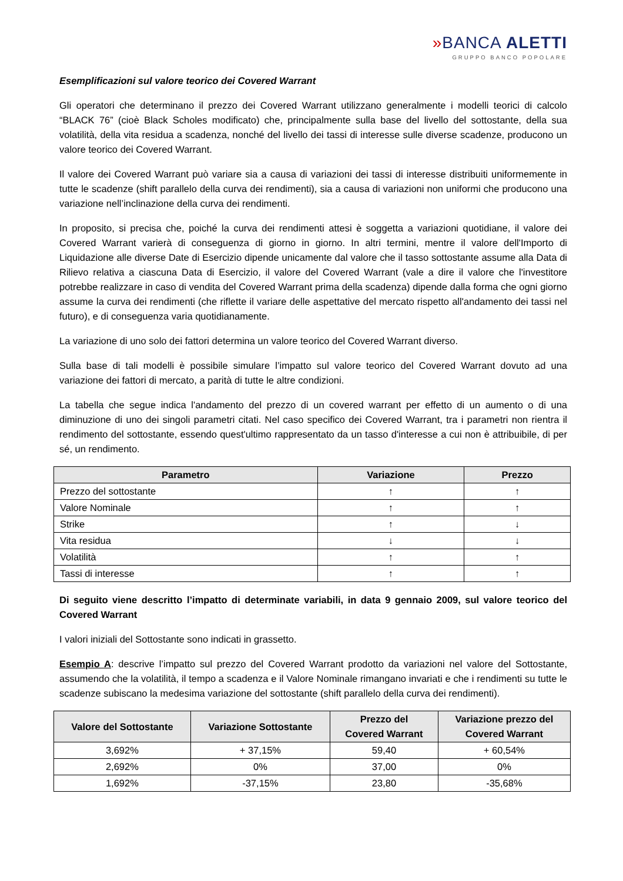»BANCA ALETTI
GRUPPO BANCO POPOLARE
Esemplificazioni sul valore teorico dei Covered Warrant
Gli operatori che determinano il prezzo dei Covered Warrant utilizzano generalmente i modelli teorici di calcolo “BLACK 76” (cioè Black Scholes modificato) che, principalmente sulla base del livello del sottostante, della sua volatilità, della vita residua a scadenza, nonché del livello dei tassi di interesse sulle diverse scadenze, producono un valore teorico dei Covered Warrant.
Il valore dei Covered Warrant può variare sia a causa di variazioni dei tassi di interesse distribuiti uniformemente in tutte le scadenze (shift parallelo della curva dei rendimenti), sia a causa di variazioni non uniformi che producono una variazione nell’inclinazione della curva dei rendimenti.
In proposito, si precisa che, poiché la curva dei rendimenti attesi è soggetta a variazioni quotidiane, il valore dei Covered Warrant varierà di conseguenza di giorno in giorno. In altri termini, mentre il valore dell'Importo di Liquidazione alle diverse Date di Esercizio dipende unicamente dal valore che il tasso sottostante assume alla Data di Rilievo relativa a ciascuna Data di Esercizio, il valore del Covered Warrant (vale a dire il valore che l'investitore potrebbe realizzare in caso di vendita del Covered Warrant prima della scadenza) dipende dalla forma che ogni giorno assume la curva dei rendimenti (che riflette il variare delle aspettative del mercato rispetto all'andamento dei tassi nel futuro), e di conseguenza varia quotidianamente.
La variazione di uno solo dei fattori determina un valore teorico del Covered Warrant diverso.
Sulla base di tali modelli è possibile simulare l’impatto sul valore teorico del Covered Warrant dovuto ad una variazione dei fattori di mercato, a parità di tutte le altre condizioni.
La tabella che segue indica l'andamento del prezzo di un covered warrant per effetto di un aumento o di una diminuzione di uno dei singoli parametri citati. Nel caso specifico dei Covered Warrant, tra i parametri non rientra il rendimento del sottostante, essendo quest'ultimo rappresentato da un tasso d'interesse a cui non è attribuibile, di per sé, un rendimento.
| Parametro | Variazione | Prezzo |
| --- | --- | --- |
| Prezzo del sottostante | ↑ | ↑ |
| Valore Nominale | ↑ | ↑ |
| Strike | ↑ | ↓ |
| Vita residua | ↓ | ↓ |
| Volatilità | ↑ | ↑ |
| Tassi di interesse | ↑ | ↑ |
Di seguito viene descritto l’impatto di determinate variabili, in data 9 gennaio 2009, sul valore teorico del Covered Warrant
I valori iniziali del Sottostante sono indicati in grassetto.
Esempio A: descrive l’impatto sul prezzo del Covered Warrant prodotto da variazioni nel valore del Sottostante, assumendo che la volatilità, il tempo a scadenza e il Valore Nominale rimangano invariati e che i rendimenti su tutte le scadenze subiscano la medesima variazione del sottostante (shift parallelo della curva dei rendimenti).
| Valore del Sottostante | Variazione Sottostante | Prezzo del Covered Warrant | Variazione prezzo del Covered Warrant |
| --- | --- | --- | --- |
| 3,692% | + 37,15% | 59,40 | + 60,54% |
| 2,692% | 0% | 37,00 | 0% |
| 1,692% | -37,15% | 23,80 | -35,68% |